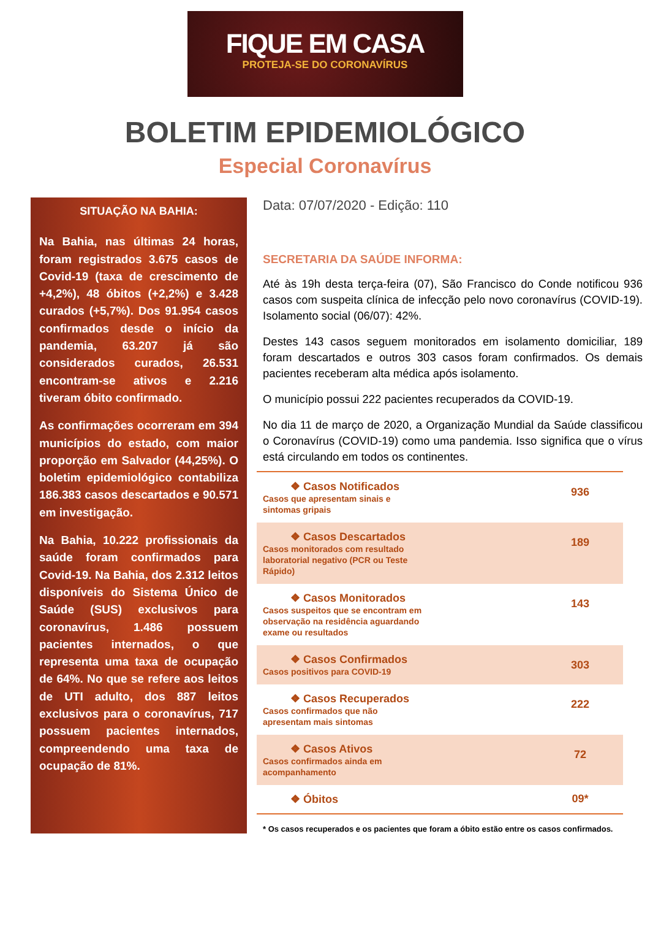FIQUE EM CASA
PROTEJA-SE DO CORONAVÍRUS
BOLETIM EPIDEMIOLÓGICO
Especial Coronavírus
SITUAÇÃO NA BAHIA:
Na Bahia, nas últimas 24 horas, foram registrados 3.675 casos de Covid-19 (taxa de crescimento de +4,2%), 48 óbitos (+2,2%) e 3.428 curados (+5,7%). Dos 91.954 casos confirmados desde o início da pandemia, 63.207 já são considerados curados, 26.531 encontram-se ativos e 2.216 tiveram óbito confirmado.
As confirmações ocorreram em 394 municípios do estado, com maior proporção em Salvador (44,25%). O boletim epidemiológico contabiliza 186.383 casos descartados e 90.571 em investigação.
Na Bahia, 10.222 profissionais da saúde foram confirmados para Covid-19. Na Bahia, dos 2.312 leitos disponíveis do Sistema Único de Saúde (SUS) exclusivos para coronavírus, 1.486 possuem pacientes internados, o que representa uma taxa de ocupação de 64%. No que se refere aos leitos de UTI adulto, dos 887 leitos exclusivos para o coronavírus, 717 possuem pacientes internados, compreendendo uma taxa de ocupação de 81%.
Data: 07/07/2020 - Edição: 110
SECRETARIA DA SAÚDE INFORMA:
Até às 19h desta terça-feira (07), São Francisco do Conde notificou 936 casos com suspeita clínica de infecção pelo novo coronavírus (COVID-19). Isolamento social (06/07): 42%.
Destes 143 casos seguem monitorados em isolamento domiciliar, 189 foram descartados e outros 303 casos foram confirmados. Os demais pacientes receberam alta médica após isolamento.
O município possui 222 pacientes recuperados da COVID-19.
No dia 11 de março de 2020, a Organização Mundial da Saúde classificou o Coronavírus (COVID-19) como uma pandemia. Isso significa que o vírus está circulando em todos os continentes.
| ❖ Casos Notificados Casos que apresentam sinais e sintomas gripais | 936 |
| ❖ Casos Descartados Casos monitorados com resultado laboratorial negativo (PCR ou Teste Rápido) | 189 |
| ❖ Casos Monitorados Casos suspeitos que se encontram em observação na residência aguardando exame ou resultados | 143 |
| ❖ Casos Confirmados Casos positivos para COVID-19 | 303 |
| ❖ Casos Recuperados Casos confirmados que não apresentam mais sintomas | 222 |
| ❖ Casos Ativos Casos confirmados ainda em acompanhamento | 72 |
| ❖ Óbitos | 09* |
* Os casos recuperados e os pacientes que foram a óbito estão entre os casos confirmados.